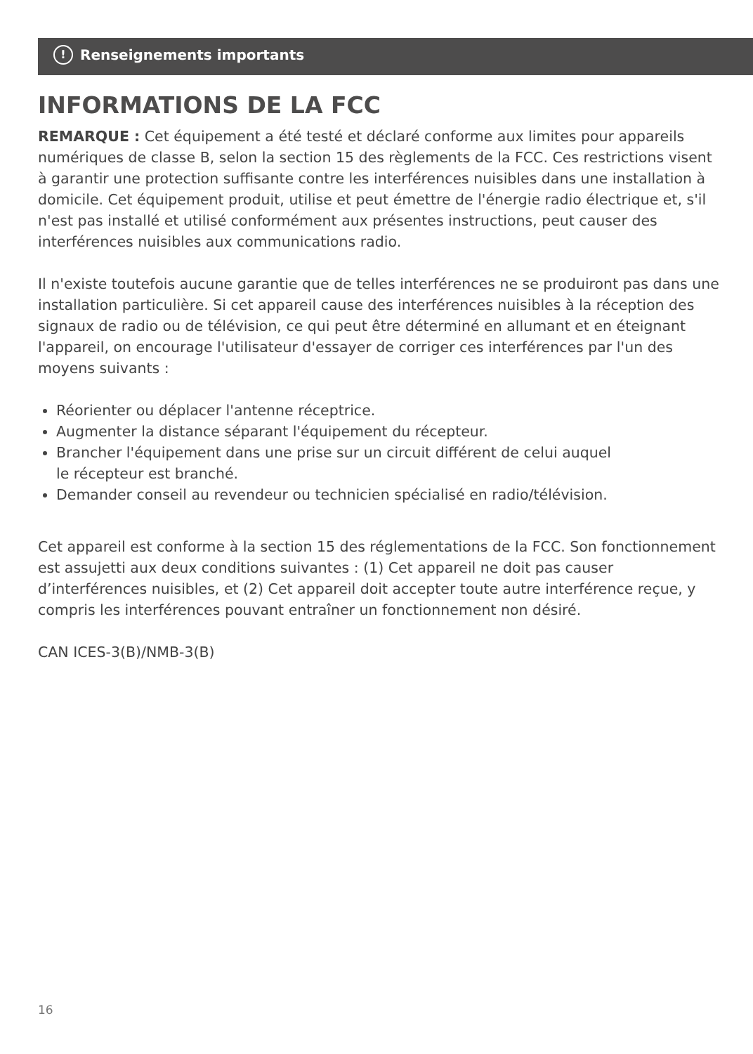! Renseignements importants
INFORMATIONS DE LA FCC
REMARQUE : Cet équipement a été testé et déclaré conforme aux limites pour appareils numériques de classe B, selon la section 15 des règlements de la FCC. Ces restrictions visent à garantir une protection suffisante contre les interférences nuisibles dans une installation à domicile. Cet équipement produit, utilise et peut émettre de l'énergie radio électrique et, s'il n'est pas installé et utilisé conformément aux présentes instructions, peut causer des interférences nuisibles aux communications radio.
Il n'existe toutefois aucune garantie que de telles interférences ne se produiront pas dans une installation particulière. Si cet appareil cause des interférences nuisibles à la réception des signaux de radio ou de télévision, ce qui peut être déterminé en allumant et en éteignant l'appareil, on encourage l'utilisateur d'essayer de corriger ces interférences par l'un des moyens suivants :
Réorienter ou déplacer l'antenne réceptrice.
Augmenter la distance séparant l'équipement du récepteur.
Brancher l'équipement dans une prise sur un circuit différent de celui auquel
le récepteur est branché.
Demander conseil au revendeur ou technicien spécialisé en radio/télévision.
Cet appareil est conforme à la section 15 des réglementations de la FCC. Son fonctionnement est assujetti aux deux conditions suivantes : (1) Cet appareil ne doit pas causer d’interférences nuisibles, et (2) Cet appareil doit accepter toute autre interférence reçue, y compris les interférences pouvant entraîner un fonctionnement non désiré.
CAN ICES-3(B)/NMB-3(B)
16